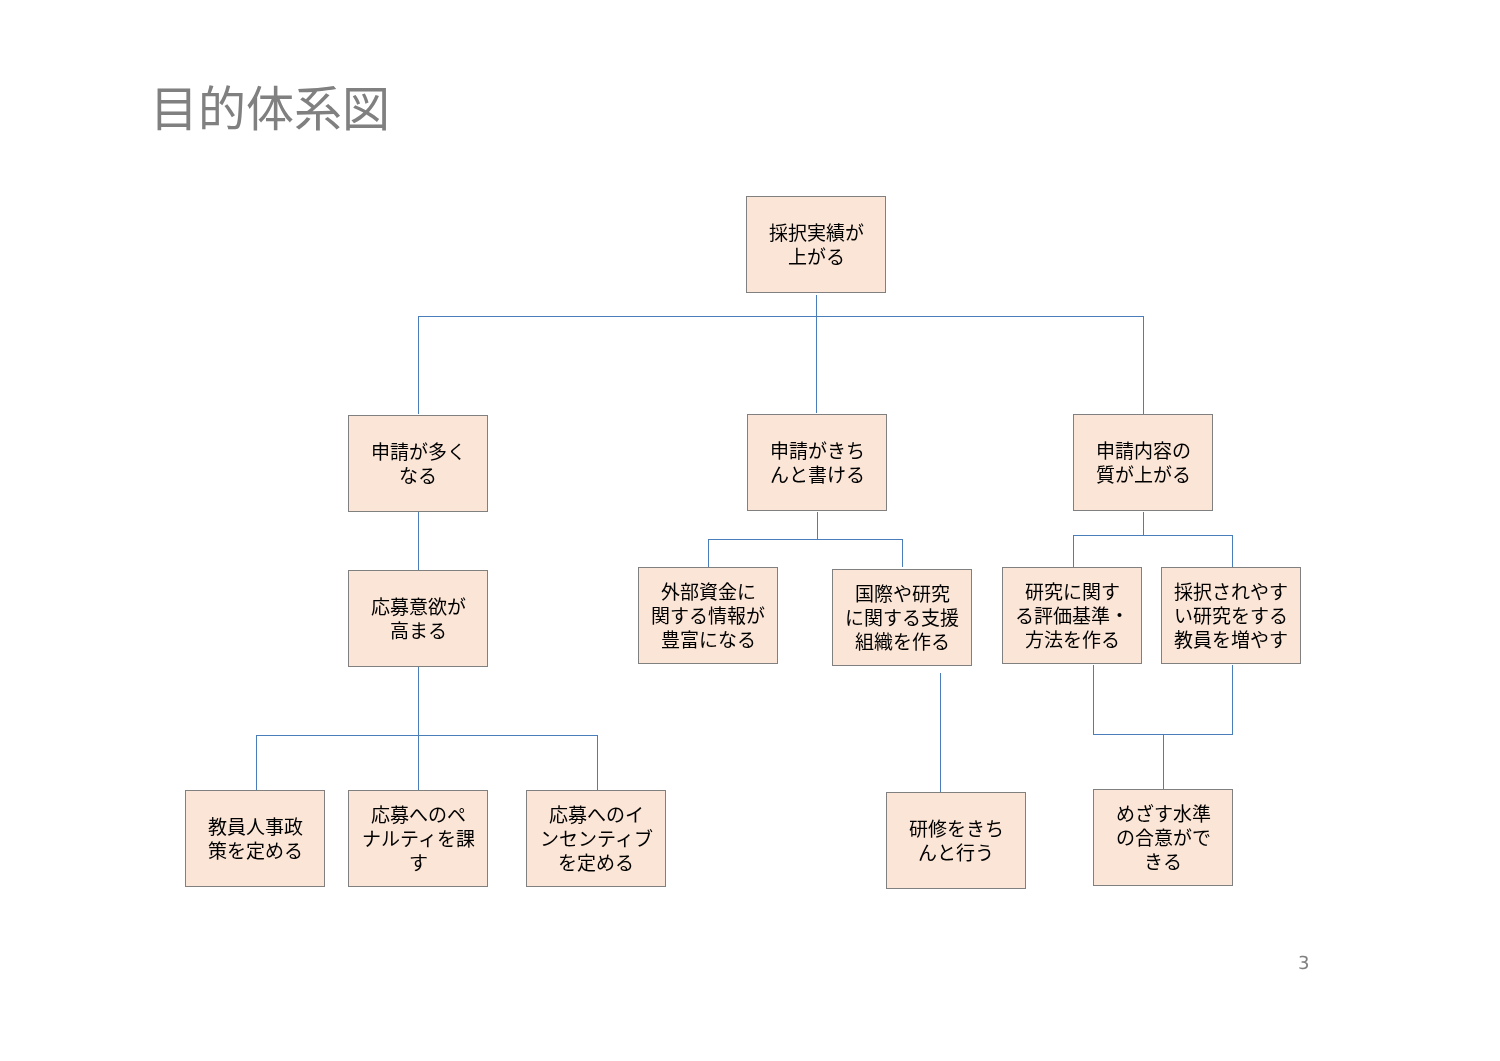目的体系図
採択実績が
上がる
申請が多く
なる
申請がきち
んと書ける
申請内容の
質が上がる
応募意欲が
高まる
外部資金に
関する情報が
豊富になる
国際や研究
に関する支援
組織を作る
研究に関す
る評価基準・
方法を作る
採択されやす
い研究をする
教員を増やす
教員人事政
策を定める
応募へのペ
ナルティを課
す
応募へのイ
ンセンティブ
を定める
研修をきち
んと行う
めざす水準
の合意がで
きる
3